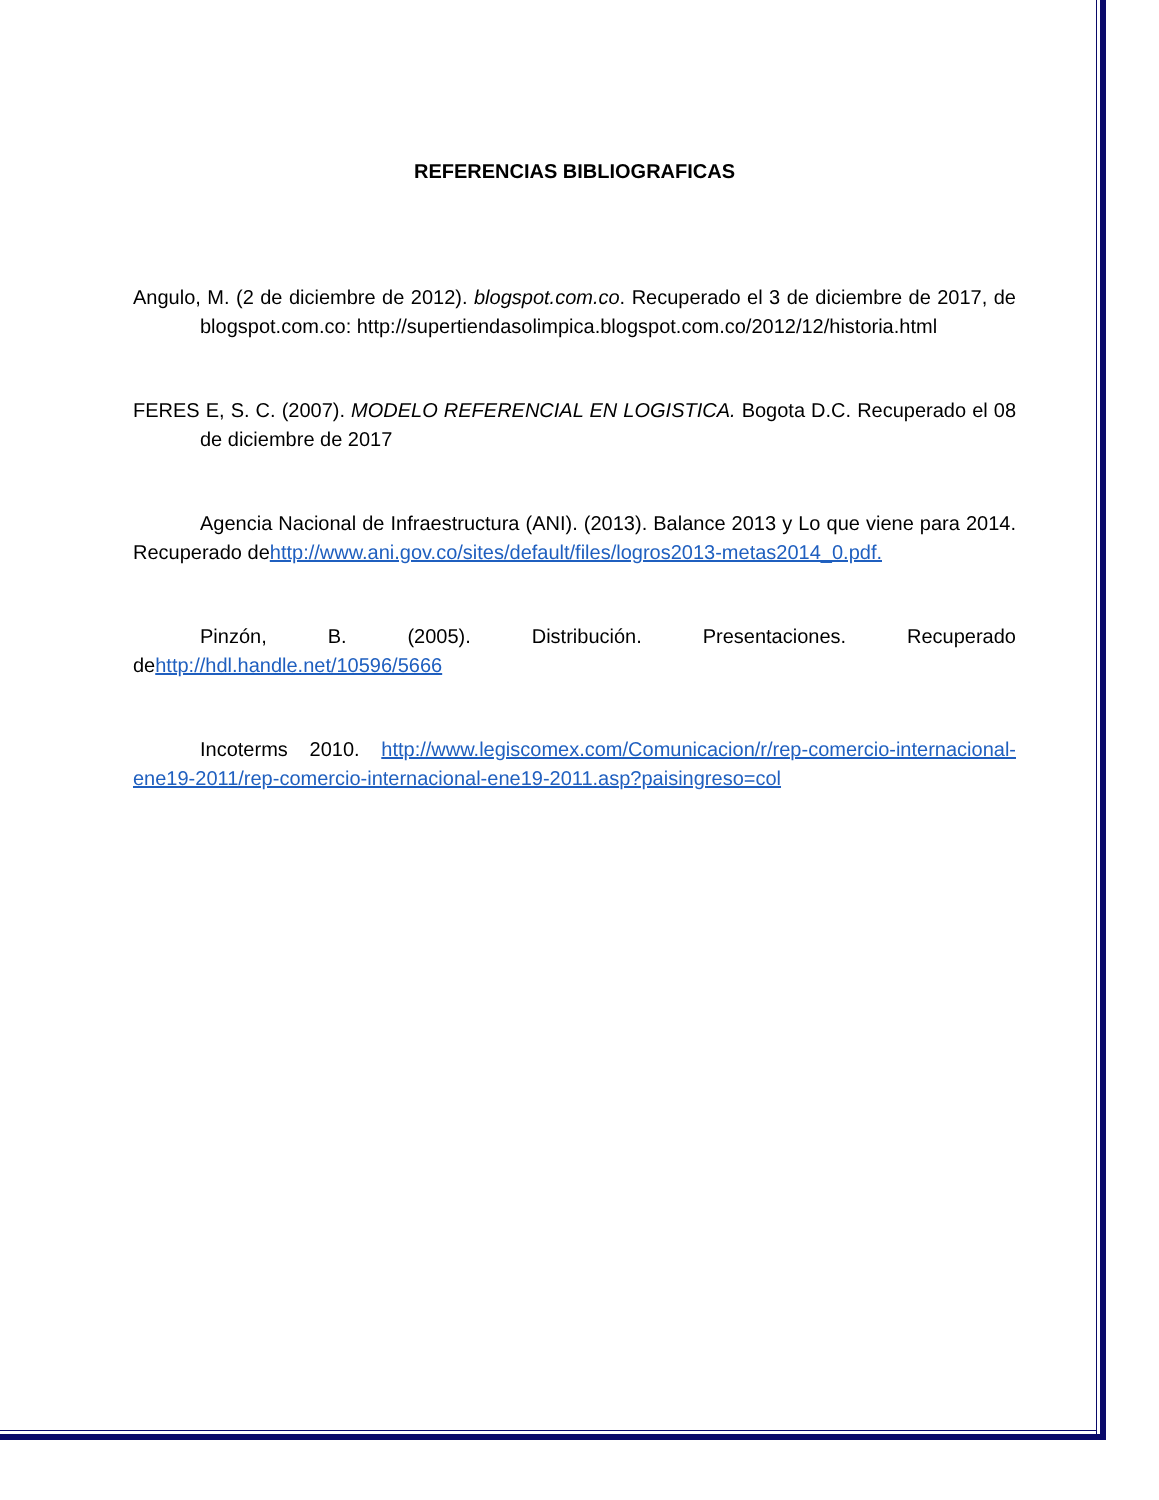REFERENCIAS BIBLIOGRAFICAS
Angulo, M. (2 de diciembre de 2012). blogspot.com.co. Recuperado el 3 de diciembre de 2017, de blogspot.com.co: http://supertiendasolimpica.blogspot.com.co/2012/12/historia.html
FERES E, S. C. (2007). MODELO REFERENCIAL EN LOGISTICA. Bogota D.C. Recuperado el 08 de diciembre de 2017
Agencia Nacional de Infraestructura (ANI). (2013). Balance 2013 y Lo que viene para 2014. Recuperado dehttp://www.ani.gov.co/sites/default/files/logros2013-metas2014_0.pdf.
Pinzón, B. (2005). Distribución. Presentaciones. Recuperado dehttp://hdl.handle.net/10596/5666
Incoterms 2010. http://www.legiscomex.com/Comunicacion/r/rep-comercio-internacional-ene19-2011/rep-comercio-internacional-ene19-2011.asp?paisingreso=col